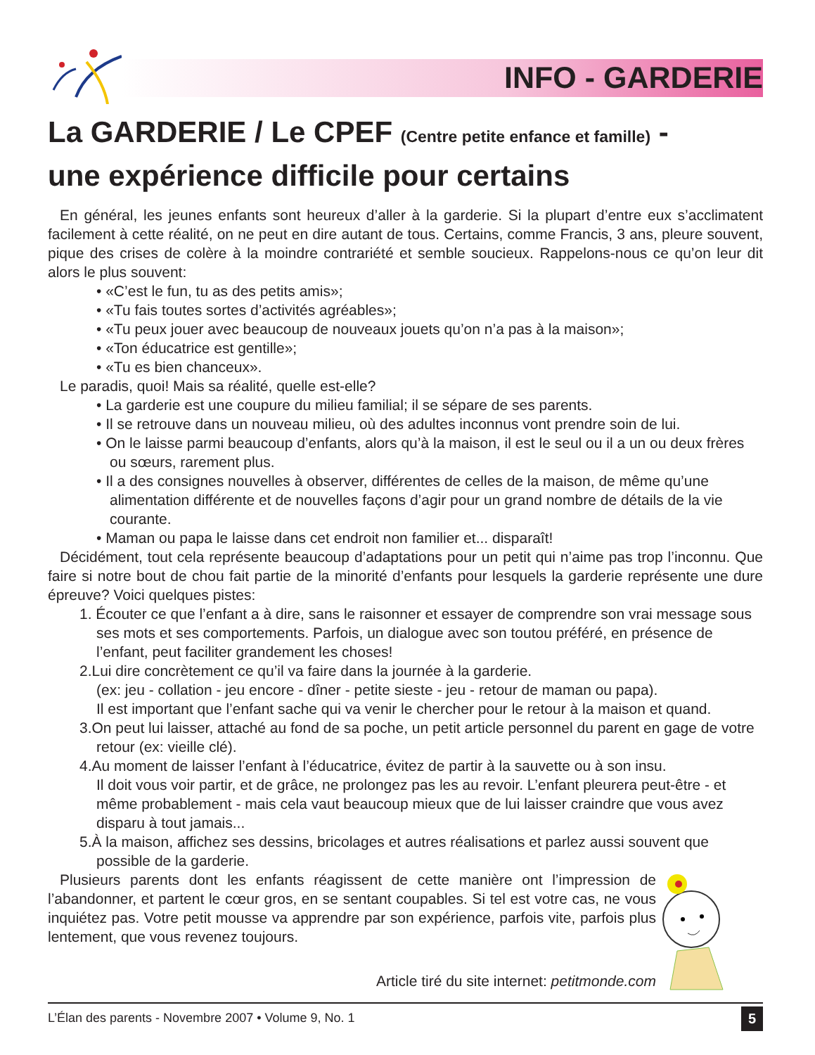INFO - GARDERIE
La GARDERIE / Le CPEF (Centre petite enfance et famille) -
une expérience difficile pour certains
En général, les jeunes enfants sont heureux d’aller à la garderie. Si la plupart d’entre eux s’acclimatent facilement à cette réalité, on ne peut en dire autant de tous. Certains, comme Francis, 3 ans, pleure souvent, pique des crises de colère à la moindre contrariété et semble soucieux. Rappelons-nous ce qu’on leur dit alors le plus souvent:
• «C’est le fun, tu as des petits amis»;
• «Tu fais toutes sortes d’activités agréables»;
• «Tu peux jouer avec beaucoup de nouveaux jouets qu’on n’a pas à la maison»;
• «Ton éducatrice est gentille»;
• «Tu es bien chanceux».
Le paradis, quoi! Mais sa réalité, quelle est-elle?
• La garderie est une coupure du milieu familial; il se sépare de ses parents.
• Il se retrouve dans un nouveau milieu, où des adultes inconnus vont prendre soin de lui.
• On le laisse parmi beaucoup d’enfants, alors qu’à la maison, il est le seul ou il a un ou deux frères ou sœurs, rarement plus.
• Il a des consignes nouvelles à observer, différentes de celles de la maison, de même qu’une alimentation différente et de nouvelles façons d’agir pour un grand nombre de détails de la vie courante.
• Maman ou papa le laisse dans cet endroit non familier et... disparaît!
Décidément, tout cela représente beaucoup d’adaptations pour un petit qui n’aime pas trop l’inconnu. Que faire si notre bout de chou fait partie de la minorité d’enfants pour lesquels la garderie représente une dure épreuve? Voici quelques pistes:
1. Écouter ce que l’enfant a à dire, sans le raisonner et essayer de comprendre son vrai message sous ses mots et ses comportements. Parfois, un dialogue avec son toutou préféré, en présence de l’enfant, peut faciliter grandement les choses!
2.Lui dire concrètement ce qu’il va faire dans la journée à la garderie.
(ex: jeu - collation - jeu encore - dîner - petite sieste - jeu - retour de maman ou papa).
Il est important que l’enfant sache qui va venir le chercher pour le retour à la maison et quand.
3.On peut lui laisser, attaché au fond de sa poche, un petit article personnel du parent en gage de votre retour (ex: vieille clé).
4.Au moment de laisser l’enfant à l’éducatrice, évitez de partir à la sauvette ou à son insu.
Il doit vous voir partir, et de grâce, ne prolongez pas les au revoir. L’enfant pleurera peut-être - et même probablement - mais cela vaut beaucoup mieux que de lui laisser craindre que vous avez disparu à tout jamais...
5.À la maison, affichez ses dessins, bricolages et autres réalisations et parlez aussi souvent que possible de la garderie.
Plusieurs parents dont les enfants réagissent de cette manière ont l’impression de l’abandonner, et partent le cœur gros, en se sentant coupables. Si tel est votre cas, ne vous inquiétez pas. Votre petit mousse va apprendre par son expérience, parfois vite, parfois plus lentement, que vous revenez toujours.
Article tiré du site internet: petitmonde.com
L’Élan des parents - Novembre 2007 • Volume 9, No. 1 5